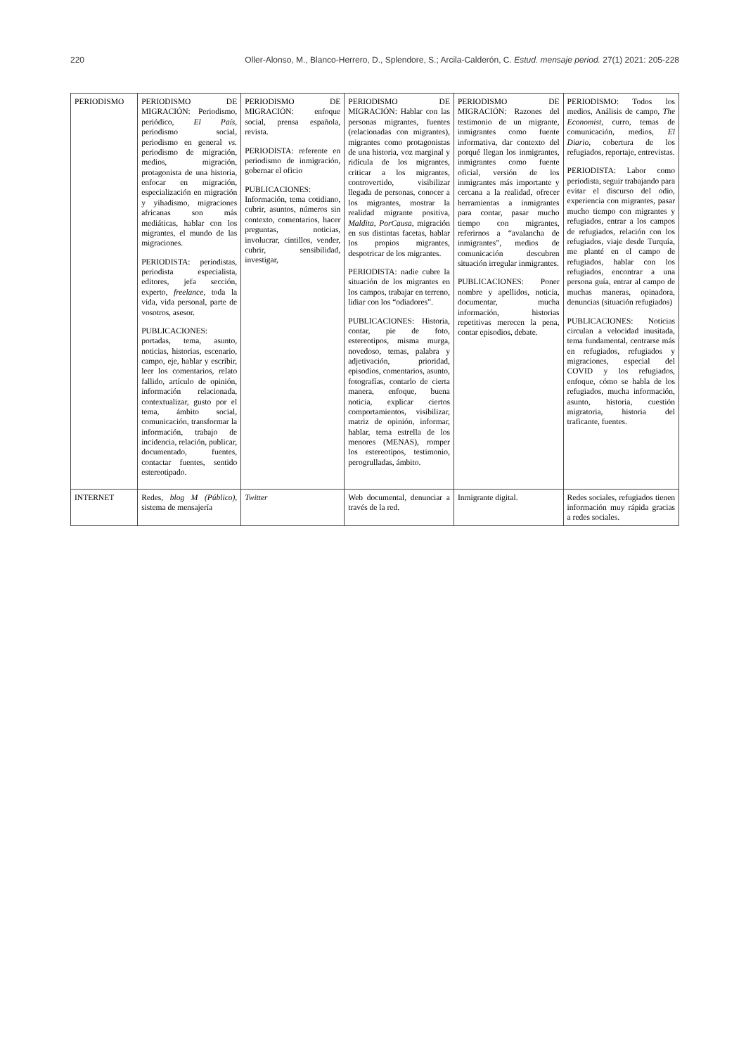220 Oller-Alonso, M., Blanco-Herrero, D., Splendore, S.; Arcila-Calderón, C. Estud. mensaje period. 27(1) 2021: 205-228
| PERIODISMO | PERIODISMO DE MIGRACIÓN: Periodismo, periódico, El País , periodismo social, periodismo en general vs. periodismo de migración, medios, migración, protagonista de una historia, enfocar en migración, especialización en migración y yihadismo, migraciones africanas son más mediáticas, hablar con los migrantes, el mundo de las migraciones. PERIODISTA: periodistas, periodista especialista, editores, jefa sección, experto, freelance , toda la vida, vida personal, parte de vosotros, asesor. PUBLICACIONES: portadas, tema, asunto, noticias, historias, escenario, campo, eje, hablar y escribir, leer los comentarios, relato fallido, artículo de opinión, información relacionada, contextualizar, gusto por el tema, ámbito social, comunicación, transformar la información, trabajo de incidencia, relación, publicar, documentado, fuentes, contactar fuentes, sentido estereotipado. | PERIODISMO DE MIGRACIÓN: enfoque social, prensa española, revista. PERIODISTA: referente en periodismo de inmigración, gobernar el oficio PUBLICACIONES: Información, tema cotidiano, cubrir, asuntos, números sin contexto, comentarios, hacer preguntas, noticias, involucrar, cintillos, vender, cubrir, sensibilidad, investigar, | PERIODISMO DE MIGRACIÓN: Hablar con las personas migrantes, fuentes (relacionadas con migrantes), migrantes como protagonistas de una historia, voz marginal y ridícula de los migrantes, criticar a los migrantes, controvertido, visibilizar llegada de personas, conocer a los migrantes, mostrar la realidad migrante positiva, Maldita , PorCausa , migración en sus distintas facetas, hablar los propios migrantes, despotricar de los migrantes. PERIODISTA: nadie cubre la situación de los migrantes en los campos, trabajar en terreno, lidiar con los “odiadores”. PUBLICACIONES: Historia, contar, pie de foto, estereotipos, misma murga, novedoso, temas, palabra y adjetivación, prioridad, episodios, comentarios, asunto, fotografías, contarlo de cierta manera, enfoque, buena noticia, explicar ciertos comportamientos, visibilizar, matriz de opinión, informar, hablar, tema estrella de los menores (MENAS), romper los estereotipos, testimonio, perogrulladas, ámbito. | PERIODISMO DE MIGRACIÓN: Razones del testimonio de un migrante, inmigrantes como fuente informativa, dar contexto del porqué llegan los inmigrantes, inmigrantes como fuente oficial, versión de los inmigrantes más importante y cercana a la realidad, ofrecer herramientas a inmigrantes para contar, pasar mucho tiempo con migrantes, referirnos a “avalancha de inmigrantes”, medios de comunicación descubren situación irregular inmigrantes. PUBLICACIONES: Poner nombre y apellidos, noticia, documentar, mucha información, historias repetitivas merecen la pena, contar episodios, debate. | PERIODISMO: Todos los medios, Análisis de campo, The Economist , curro, temas de comunicación, medios, El Diario , cobertura de los refugiados, reportaje, entrevistas. PERIODISTA: Labor como periodista, seguir trabajando para evitar el discurso del odio, experiencia con migrantes, pasar mucho tiempo con migrantes y refugiados, entrar a los campos de refugiados, relación con los refugiados, viaje desde Turquía, me planté en el campo de refugiados, hablar con los refugiados, encontrar a una persona guía, entrar al campo de muchas maneras, opinadora, denuncias (situación refugiados) PUBLICACIONES: Noticias circulan a velocidad inusitada, tema fundamental, centrarse más en refugiados, refugiados y migraciones, especial del COVID y los refugiados, enfoque, cómo se habla de los refugiados, mucha información, asunto, historia, cuestión migratoria, historia del traficante, fuentes. |
| INTERNET | Redes, blog M (Público) , sistema de mensajería | Twitter | Web documental, denunciar a través de la red. | Inmigrante digital. | Redes sociales, refugiados tienen información muy rápida gracias a redes sociales. |